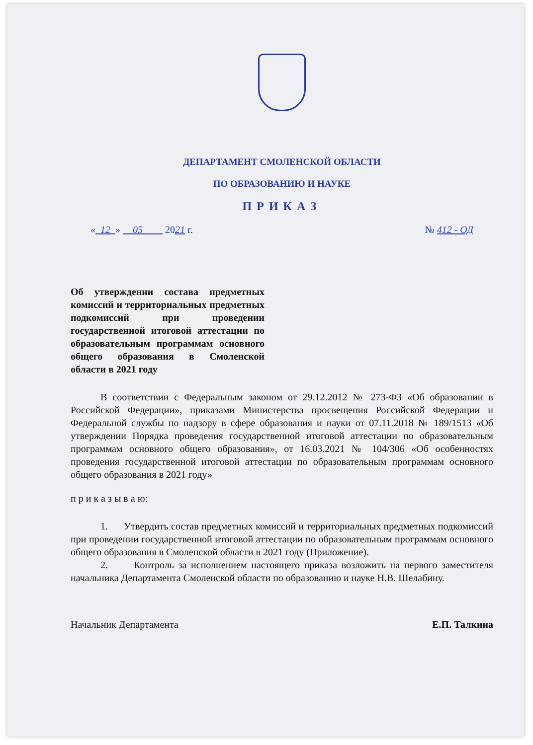ДЕПАРТАМЕНТ СМОЛЕНСКОЙ ОБЛАСТИ
ПО ОБРАЗОВАНИЮ И НАУКЕ
ПРИКАЗ
« 12 » 05 2021 г. № 412 - ОД
Об утверждении состава предметных комиссий и территориальных предметных подкомиссий при проведении государственной итоговой аттестации по образовательным программам основного общего образования в Смоленской области в 2021 году
В соответствии с Федеральным законом от 29.12.2012 № 273-ФЗ «Об образовании в Российской Федерации», приказами Министерства просвещения Российской Федерации и Федеральной службы по надзору в сфере образования и науки от 07.11.2018 № 189/1513 «Об утверждении Порядка проведения государственной итоговой аттестации по образовательным программам основного общего образования», от 16.03.2021 № 104/306 «Об особенностях проведения государственной итоговой аттестации по образовательным программам основного общего образования в 2021 году»
п р и к а з ы в а ю:
1. Утвердить состав предметных комиссий и территориальных предметных подкомиссий при проведении государственной итоговой аттестации по образовательным программам основного общего образования в Смоленской области в 2021 году (Приложение).
2. Контроль за исполнением настоящего приказа возложить на первого заместителя начальника Департамента Смоленской области по образованию и науке Н.В. Шелабину.
Начальник Департамента Е.П. Талкина